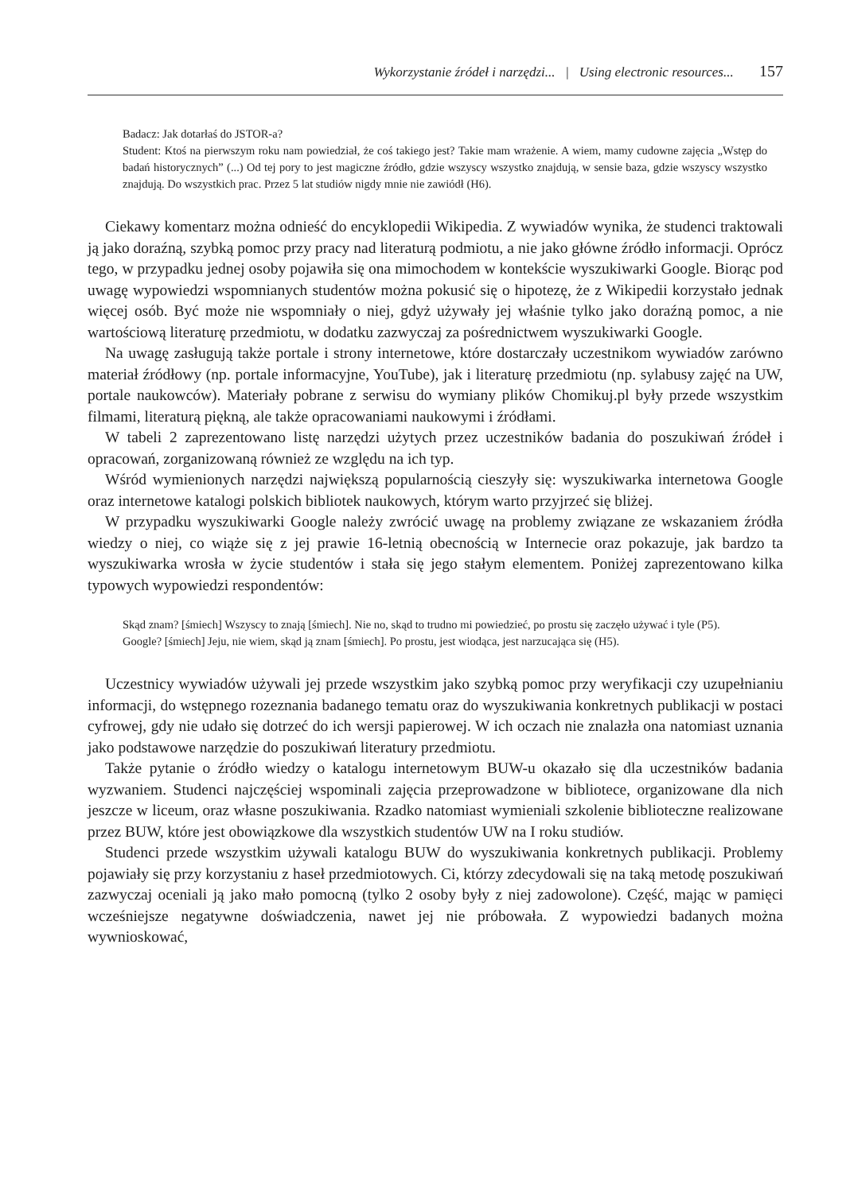Wykorzystanie źródeł i narzędzi... | Using electronic resources... 157
Badacz: Jak dotarłaś do JSTOR-a?
Student: Ktoś na pierwszym roku nam powiedział, że coś takiego jest? Takie mam wrażenie. A wiem, mamy cudowne zajęcia „Wstęp do badań historycznych” (...) Od tej pory to jest magiczne źródło, gdzie wszyscy wszystko znajdują, w sensie baza, gdzie wszyscy wszystko znajdują. Do wszystkich prac. Przez 5 lat studiów nigdy mnie nie zawiódł (H6).
Ciekawy komentarz można odnieść do encyklopedii Wikipedia. Z wywiadów wynika, że studenci traktowali ją jako doraźną, szybką pomoc przy pracy nad literaturą podmiotu, a nie jako główne źródło informacji. Oprócz tego, w przypadku jednej osoby pojawiła się ona mimochodem w kontekście wyszukiwarki Google. Biorąc pod uwagę wypowiedzi wspomnianych studentów można pokusić się o hipotezę, że z Wikipedii korzystało jednak więcej osób. Być może nie wspomniały o niej, gdyż używały jej właśnie tylko jako doraźną pomoc, a nie wartościową literaturę przedmiotu, w dodatku zazwyczaj za pośrednictwem wyszukiwarki Google.
Na uwagę zasługują także portale i strony internetowe, które dostarczały uczestnikom wywiadów zarówno materiał źródłowy (np. portale informacyjne, YouTube), jak i literaturę przedmiotu (np. sylabusy zajęć na UW, portale naukowców). Materiały pobrane z serwisu do wymiany plików Chomikuj.pl były przede wszystkim filmami, literaturą piękną, ale także opracowaniami naukowymi i źródłami.
W tabeli 2 zaprezentowano listę narzędzi użytych przez uczestników badania do poszukiwań źródeł i opracowań, zorganizowaną również ze względu na ich typ.
Wśród wymienionych narzędzi największą popularnością cieszyły się: wyszukiwarka internetowa Google oraz internetowe katalogi polskich bibliotek naukowych, którym warto przyjrzeć się bliżej.
W przypadku wyszukiwarki Google należy zwrócić uwagę na problemy związane ze wskazaniem źródła wiedzy o niej, co wiąże się z jej prawie 16-letnią obecnością w Internecie oraz pokazuje, jak bardzo ta wyszukiwarka wrosła w życie studentów i stała się jego stałym elementem. Poniżej zaprezentowano kilka typowych wypowiedzi respondentów:
Skąd znam? [śmiech] Wszyscy to znają [śmiech]. Nie no, skąd to trudno mi powiedzieć, po prostu się zaczęło używać i tyle (P5).
Google? [śmiech] Jeju, nie wiem, skąd ją znam [śmiech]. Po prostu, jest wiodąca, jest narzucająca się (H5).
Uczestnicy wywiadów używali jej przede wszystkim jako szybką pomoc przy weryfikacji czy uzupełnianiu informacji, do wstępnego rozeznania badanego tematu oraz do wyszukiwania konkretnych publikacji w postaci cyfrowej, gdy nie udało się dotrzeć do ich wersji papierowej. W ich oczach nie znalazła ona natomiast uznania jako podstawowe narzędzie do poszukiwań literatury przedmiotu.
Także pytanie o źródło wiedzy o katalogu internetowym BUW-u okazało się dla uczestników badania wyzwaniem. Studenci najczęściej wspominali zajęcia przeprowadzone w bibliotece, organizowane dla nich jeszcze w liceum, oraz własne poszukiwania. Rzadko natomiast wymieniali szkolenie biblioteczne realizowane przez BUW, które jest obowiązkowe dla wszystkich studentów UW na I roku studiów.
Studenci przede wszystkim używali katalogu BUW do wyszukiwania konkretnych publikacji. Problemy pojawiały się przy korzystaniu z haseł przedmiotowych. Ci, którzy zdecydowali się na taką metodę poszukiwań zazwyczaj oceniali ją jako mało pomocną (tylko 2 osoby były z niej zadowolone). Część, mając w pamięci wcześniejsze negatywne doświadczenia, nawet jej nie próbowała. Z wypowiedzi badanych można wywnioskować,